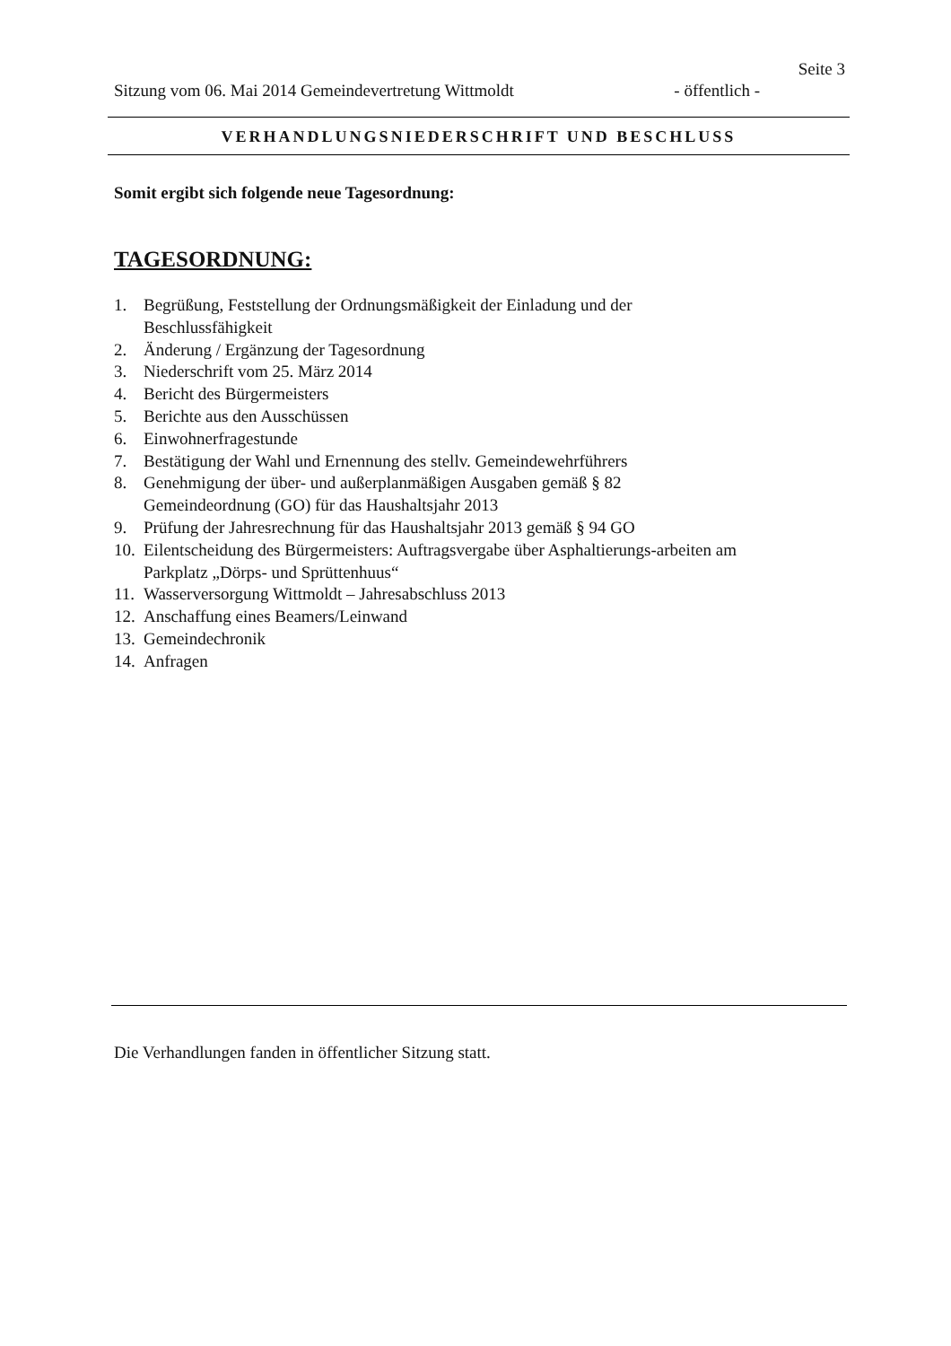Seite 3
Sitzung vom 06. Mai 2014 Gemeindevertretung Wittmoldt - öffentlich -
VERHANDLUNGSNIEDERSCHRIFT UND BESCHLUSS
Somit ergibt sich folgende neue Tagesordnung:
TAGESORDNUNG:
1. Begrüßung, Feststellung der Ordnungsmäßigkeit der Einladung und der Beschlussfähigkeit
2. Änderung / Ergänzung der Tagesordnung
3. Niederschrift vom 25. März 2014
4. Bericht des Bürgermeisters
5. Berichte aus den Ausschüssen
6. Einwohnerfragestunde
7. Bestätigung der Wahl und Ernennung des stellv. Gemeindewehrführers
8. Genehmigung der über- und außerplanmäßigen Ausgaben gemäß § 82 Gemeindeordnung (GO) für das Haushaltsjahr 2013
9. Prüfung der Jahresrechnung für das Haushaltsjahr 2013 gemäß § 94 GO
10. Eilentscheidung des Bürgermeisters: Auftragsvergabe über Asphaltierungs-arbeiten am Parkplatz „Dörps- und Sprüttenhuus“
11. Wasserversorgung Wittmoldt – Jahresabschluss 2013
12. Anschaffung eines Beamers/Leinwand
13. Gemeindechronik
14. Anfragen
Die Verhandlungen fanden in öffentlicher Sitzung statt.